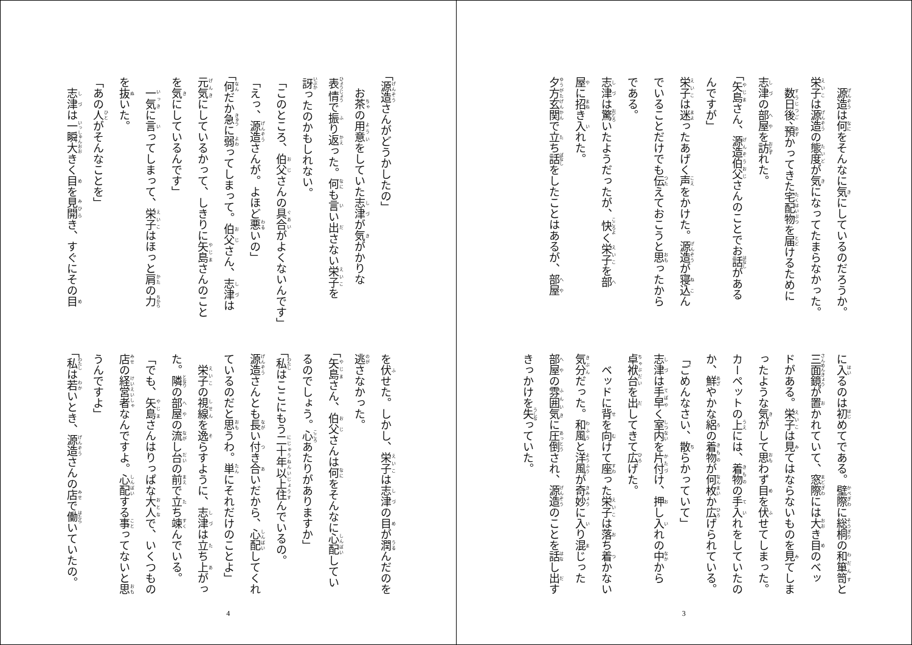源造は何をそんなに気にしているのだろうか。
栄子は源造の態度が気になってたまらなかった。
　数日後、預かってきた宅配物を届けるために
志津の部屋を訪れた。
「矢島さん、源造伯父さんのことでお話がある
んですが」
栄子は迷ったあげく声をかけた。源造が寝込ん
でいることだけでも伝えておこうと思ったから
である。
志津は驚いたようだったが、快く栄子を部
屋に招き入れた。
夕方玄関で立ち話をしたことはあるが、部屋
に入るのは初めてである。壁際に総桐の和箪笥と
三面鏡が置かれていて、窓際には大き目のベッ
ドがある。栄子は見てはならないものを見てしま
ったような気がして思わず目を伏せてしまった。
カーペットの上には、着物の手入れをしていたの
か、鮮やかな絽の着物が何枚か広げられている。
「ごめんなさい、散らかっていて」
志津は手早く室内を片付け、押し入れの中から
卓袱台を出してきて広げた。
　ベッドに背を向けて座った栄子は落ち着かない
気分だった。和風と洋風が奇妙に入り混じった
部屋の雰囲気に圧倒され、源造のことを話し出す
きっかけを失っていた。
3
「源造さんがどうかしたの」
　お茶の用意をしていた志津が気がかりな
表情で振り返った。何も言い出さない栄子を
訝ったのかもしれない。
「このところ、伯父さんの具合がよくないんです」
「えっ、源造さんが。よほど悪いの」
「何だか急に弱ってしまって。伯父さん、志津は
元気にしているかって、しきりに矢島さんのこと
を気にしているんです」
　一気に言ってしまって、栄子はほっと肩の力
を抜いた。
「あの人がそんなことを」
　志津は一瞬大きく目を見開き、すぐにその目
を伏せた。しかし、栄子は志津の目が潤んだのを
逃さなかった。
「矢島さん、伯父さんは何をそんなに心配してい
るのでしょう。心あたりがありますか」
「私はここにもう二十年以上住んでいるの。
源造さんとも長い付き合いだから、心配してくれ
ているのだと思うわ。単にそれだけのことよ」
　栄子の視線を逸らすように、志津は立ち上がっ
た。隣の部屋の流し台の前で立ち竦んでいる。
「でも、矢島さんはりっぱな大人で、いくつもの
店の経営者なんですよ。心配する事ってないと思
うんですよ」
「私は若いとき、源造さんの店で働いていたの。
4